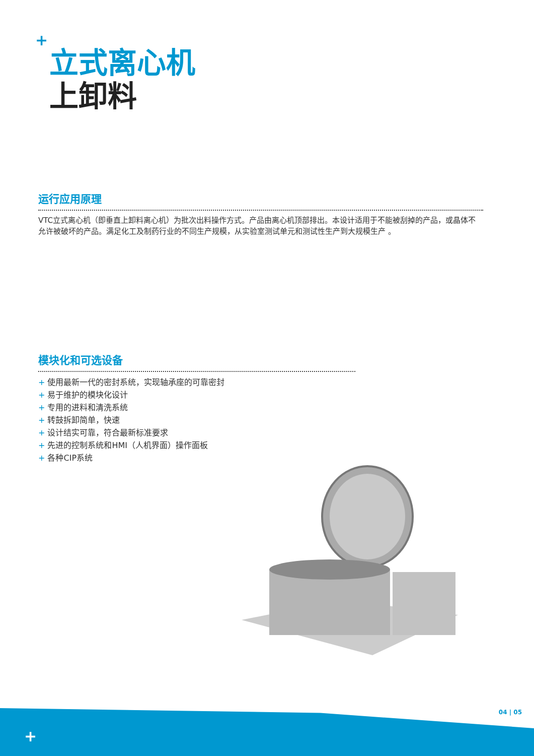+
立式离心机
上卸料
运行应用原理
VTC立式离心机（即垂直上卸料离心机）为批次出料操作方式。产品由离心机顶部排出。本设计适用于不能被刮掉的产品，或晶体不允许被破坏的产品。满足化工及制药行业的不同生产规模，从实验室测试单元和测试性生产到大规模生产 。
模块化和可选设备
+ 使用最新一代的密封系统，实现轴承座的可靠密封
+ 易于维护的模块化设计
+ 专用的进料和清洗系统
+ 转鼓拆卸简单，快速
+ 设计结实可靠，符合最新标准要求
+ 先进的控制系统和HMI（人机界面）操作面板
+ 各种CIP系统
04 | 05
+